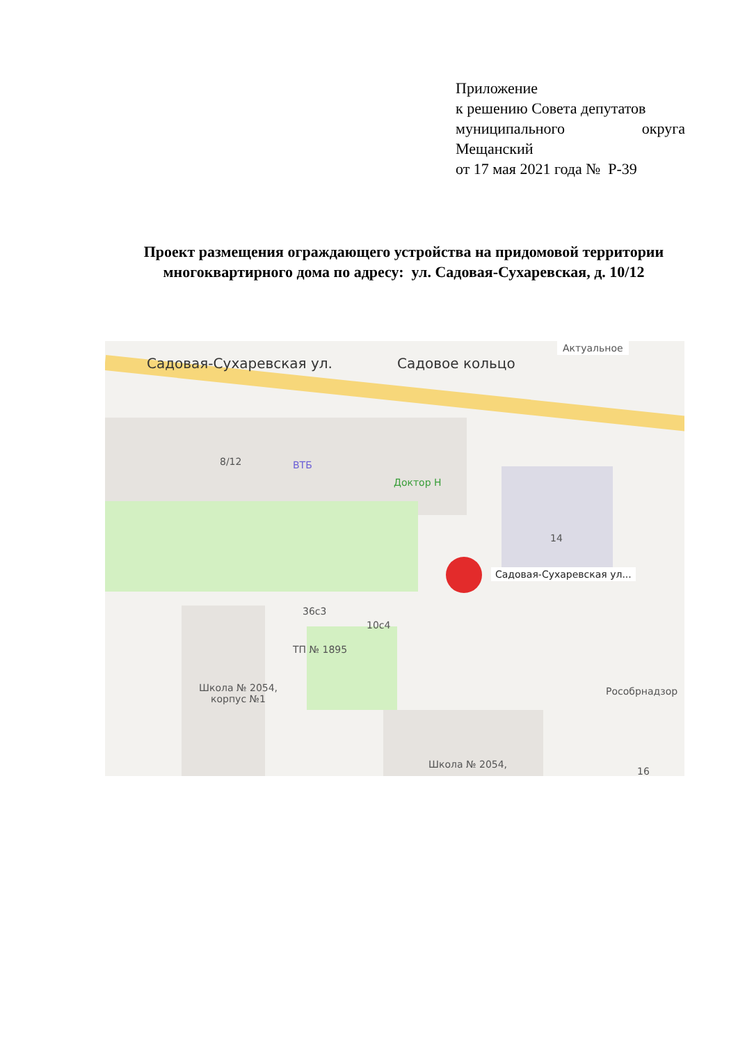Приложение
к решению Совета депутатов
муниципального округа
Мещанский
от 17 мая 2021 года № Р-39
Проект размещения ограждающего устройства на придомовой территории многоквартирного дома по адресу: ул. Садовая-Сухаревская, д. 10/12
Садовая-Сухаревская ул. Садовое кольцо
Актуальное
8/12 ВТБ
Доктор Н
14
Садовая-Сухаревская ул...
36с3
10с4
ТП № 1895
Школа № 2054,
корпус №1
Рособрнадзор
Школа № 2054,
16